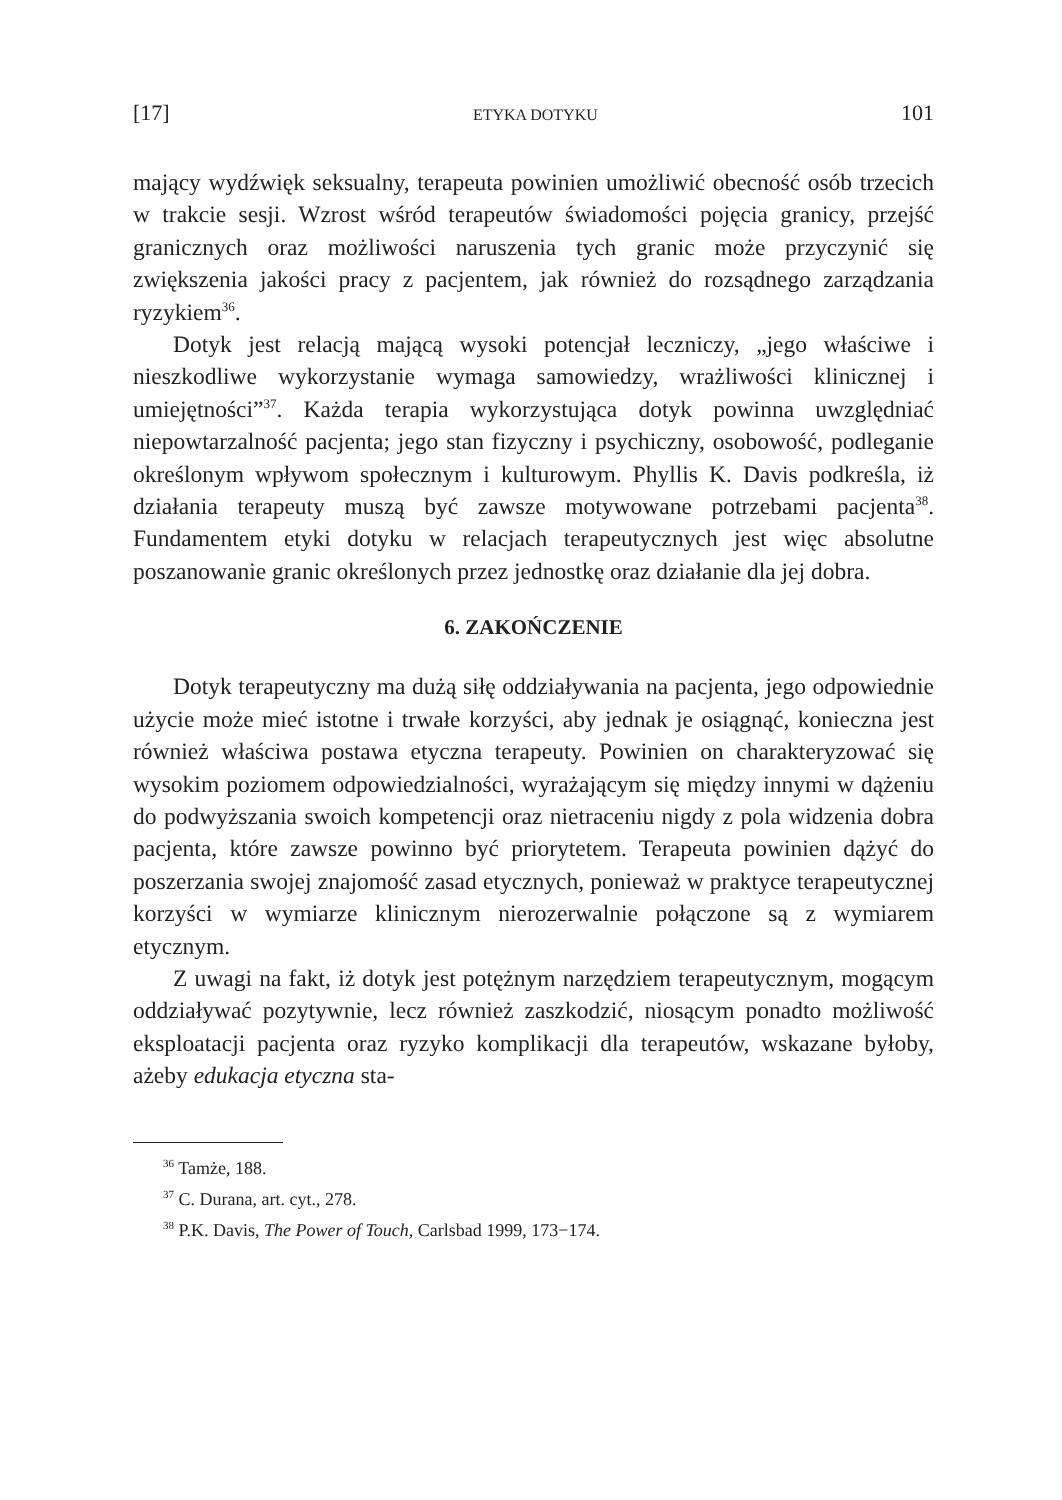[17] ETYKA DOTYKU 101
mający wydźwięk seksualny, terapeuta powinien umożliwić obecność osób trzecich w trakcie sesji. Wzrost wśród terapeutów świadomości pojęcia granicy, przejść granicznych oraz możliwości naruszenia tych granic może przyczynić się zwiększenia jakości pracy z pacjentem, jak również do rozsądnego zarządzania ryzykiem<sup>36</sup>.
Dotyk jest relacją mającą wysoki potencjał leczniczy, „jego właściwe i nieszkodliwe wykorzystanie wymaga samowiedzy, wrażliwości klinicznej i umiejętności”<sup>37</sup>. Każda terapia wykorzystująca dotyk powinna uwzględniać niepowtarzalność pacjenta; jego stan fizyczny i psychiczny, osobowość, podleganie określonym wpływom społecznym i kulturowym. Phyllis K. Davis podkreśla, iż działania terapeuty muszą być zawsze motywowane potrzebami pacjenta<sup>38</sup>. Fundamentem etyki dotyku w relacjach terapeutycznych jest więc absolutne poszanowanie granic określonych przez jednostkę oraz działanie dla jej dobra.
6. ZAKOŃCZENIE
Dotyk terapeutyczny ma dużą siłę oddziaływania na pacjenta, jego odpowiednie użycie może mieć istotne i trwałe korzyści, aby jednak je osiągnąć, konieczna jest również właściwa postawa etyczna terapeuty. Powinien on charakteryzować się wysokim poziomem odpowiedzialności, wyrażającym się między innymi w dążeniu do podwyższania swoich kompetencji oraz nietraceniu nigdy z pola widzenia dobra pacjenta, które zawsze powinno być priorytetem. Terapeuta powinien dążyć do poszerzania swojej znajomość zasad etycznych, ponieważ w praktyce terapeutycznej korzyści w wymiarze klinicznym nierozerwalnie połączone są z wymiarem etycznym.
Z uwagi na fakt, iż dotyk jest potężnym narzędziem terapeutycznym, mogącym oddziaływać pozytywnie, lecz również zaszkodzić, niosącym ponadto możliwość eksploatacji pacjenta oraz ryzyko komplikacji dla terapeutów, wskazane byłoby, ażeby edukacja etyczna sta-
<sup>36</sup> Tamże, 188.
<sup>37</sup> C. Durana, art. cyt., 278.
<sup>38</sup> P.K. Davis, The Power of Touch, Carlsbad 1999, 173−174.